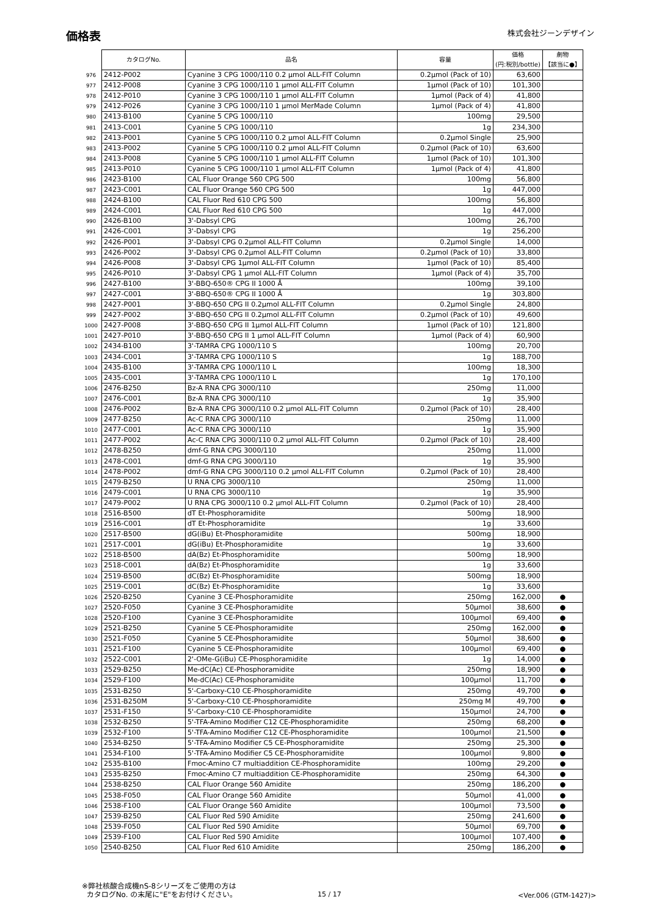価格表
株式会社ジーンデザイン
| | カタログNo. | 品名 | 容量 | 価格 (円:税別/bottle) | 劇物 【該当に●】 |
| --- | --- | --- | --- | --- | --- |
| 976 | 2412-P002 | Cyanine 3 CPG 1000/110 0.2 μmol ALL-FIT Column | 0.2μmol (Pack of 10) | 63,600 | |
| 977 | 2412-P008 | Cyanine 3 CPG 1000/110 1 μmol ALL-FIT Column | 1μmol (Pack of 10) | 101,300 | |
| 978 | 2412-P010 | Cyanine 3 CPG 1000/110 1 μmol ALL-FIT Column | 1μmol (Pack of 4) | 41,800 | |
| 979 | 2412-P026 | Cyanine 3 CPG 1000/110 1 μmol MerMade Column | 1μmol (Pack of 4) | 41,800 | |
| 980 | 2413-B100 | Cyanine 5 CPG 1000/110 | 100mg | 29,500 | |
| 981 | 2413-C001 | Cyanine 5 CPG 1000/110 | 1g | 234,300 | |
| 982 | 2413-P001 | Cyanine 5 CPG 1000/110 0.2 μmol ALL-FIT Column | 0.2μmol Single | 25,900 | |
| 983 | 2413-P002 | Cyanine 5 CPG 1000/110 0.2 μmol ALL-FIT Column | 0.2μmol (Pack of 10) | 63,600 | |
| 984 | 2413-P008 | Cyanine 5 CPG 1000/110 1 μmol ALL-FIT Column | 1μmol (Pack of 10) | 101,300 | |
| 985 | 2413-P010 | Cyanine 5 CPG 1000/110 1 μmol ALL-FIT Column | 1μmol (Pack of 4) | 41,800 | |
| 986 | 2423-B100 | CAL Fluor Orange 560 CPG 500 | 100mg | 56,800 | |
| 987 | 2423-C001 | CAL Fluor Orange 560 CPG 500 | 1g | 447,000 | |
| 988 | 2424-B100 | CAL Fluor Red 610 CPG 500 | 100mg | 56,800 | |
| 989 | 2424-C001 | CAL Fluor Red 610 CPG 500 | 1g | 447,000 | |
| 990 | 2426-B100 | 3'-Dabsyl CPG | 100mg | 26,700 | |
| 991 | 2426-C001 | 3'-Dabsyl CPG | 1g | 256,200 | |
| 992 | 2426-P001 | 3'-Dabsyl CPG 0.2μmol ALL-FIT Column | 0.2μmol Single | 14,000 | |
| 993 | 2426-P002 | 3'-Dabsyl CPG 0.2μmol ALL-FIT Column | 0.2μmol (Pack of 10) | 33,800 | |
| 994 | 2426-P008 | 3'-Dabsyl CPG 1μmol ALL-FIT Column | 1μmol (Pack of 10) | 85,400 | |
| 995 | 2426-P010 | 3'-Dabsyl CPG 1 μmol ALL-FIT Column | 1μmol (Pack of 4) | 35,700 | |
| 996 | 2427-B100 | 3'-BBQ-650® CPG II 1000 Å | 100mg | 39,100 | |
| 997 | 2427-C001 | 3'-BBQ-650® CPG II 1000 Å | 1g | 303,800 | |
| 998 | 2427-P001 | 3'-BBQ-650 CPG II 0.2μmol ALL-FIT Column | 0.2μmol Single | 24,800 | |
| 999 | 2427-P002 | 3'-BBQ-650 CPG II 0.2μmol ALL-FIT Column | 0.2μmol (Pack of 10) | 49,600 | |
| 1000 | 2427-P008 | 3'-BBQ-650 CPG II 1μmol ALL-FIT Column | 1μmol (Pack of 10) | 121,800 | |
| 1001 | 2427-P010 | 3'-BBQ-650 CPG II 1 μmol ALL-FIT Column | 1μmol (Pack of 4) | 60,900 | |
| 1002 | 2434-B100 | 3'-TAMRA CPG 1000/110 S | 100mg | 20,700 | |
| 1003 | 2434-C001 | 3'-TAMRA CPG 1000/110 S | 1g | 188,700 | |
| 1004 | 2435-B100 | 3'-TAMRA CPG 1000/110 L | 100mg | 18,300 | |
| 1005 | 2435-C001 | 3'-TAMRA CPG 1000/110 L | 1g | 170,100 | |
| 1006 | 2476-B250 | Bz-A RNA CPG 3000/110 | 250mg | 11,000 | |
| 1007 | 2476-C001 | Bz-A RNA CPG 3000/110 | 1g | 35,900 | |
| 1008 | 2476-P002 | Bz-A RNA CPG 3000/110 0.2 μmol ALL-FIT Column | 0.2μmol (Pack of 10) | 28,400 | |
| 1009 | 2477-B250 | Ac-C RNA CPG 3000/110 | 250mg | 11,000 | |
| 1010 | 2477-C001 | Ac-C RNA CPG 3000/110 | 1g | 35,900 | |
| 1011 | 2477-P002 | Ac-C RNA CPG 3000/110 0.2 μmol ALL-FIT Column | 0.2μmol (Pack of 10) | 28,400 | |
| 1012 | 2478-B250 | dmf-G RNA CPG 3000/110 | 250mg | 11,000 | |
| 1013 | 2478-C001 | dmf-G RNA CPG 3000/110 | 1g | 35,900 | |
| 1014 | 2478-P002 | dmf-G RNA CPG 3000/110 0.2 μmol ALL-FIT Column | 0.2μmol (Pack of 10) | 28,400 | |
| 1015 | 2479-B250 | U RNA CPG 3000/110 | 250mg | 11,000 | |
| 1016 | 2479-C001 | U RNA CPG 3000/110 | 1g | 35,900 | |
| 1017 | 2479-P002 | U RNA CPG 3000/110 0.2 μmol ALL-FIT Column | 0.2μmol (Pack of 10) | 28,400 | |
| 1018 | 2516-B500 | dT Et-Phosphoramidite | 500mg | 18,900 | |
| 1019 | 2516-C001 | dT Et-Phosphoramidite | 1g | 33,600 | |
| 1020 | 2517-B500 | dG(iBu) Et-Phosphoramidite | 500mg | 18,900 | |
| 1021 | 2517-C001 | dG(iBu) Et-Phosphoramidite | 1g | 33,600 | |
| 1022 | 2518-B500 | dA(Bz) Et-Phosphoramidite | 500mg | 18,900 | |
| 1023 | 2518-C001 | dA(Bz) Et-Phosphoramidite | 1g | 33,600 | |
| 1024 | 2519-B500 | dC(Bz) Et-Phosphoramidite | 500mg | 18,900 | |
| 1025 | 2519-C001 | dC(Bz) Et-Phosphoramidite | 1g | 33,600 | |
| 1026 | 2520-B250 | Cyanine 3 CE-Phosphoramidite | 250mg | 162,000 | ● |
| 1027 | 2520-F050 | Cyanine 3 CE-Phosphoramidite | 50μmol | 38,600 | ● |
| 1028 | 2520-F100 | Cyanine 3 CE-Phosphoramidite | 100μmol | 69,400 | ● |
| 1029 | 2521-B250 | Cyanine 5 CE-Phosphoramidite | 250mg | 162,000 | ● |
| 1030 | 2521-F050 | Cyanine 5 CE-Phosphoramidite | 50μmol | 38,600 | ● |
| 1031 | 2521-F100 | Cyanine 5 CE-Phosphoramidite | 100μmol | 69,400 | ● |
| 1032 | 2522-C001 | 2'-OMe-G(iBu) CE-Phosphoramidite | 1g | 14,000 | ● |
| 1033 | 2529-B250 | Me-dC(Ac) CE-Phosphoramidite | 250mg | 18,900 | ● |
| 1034 | 2529-F100 | Me-dC(Ac) CE-Phosphoramidite | 100μmol | 11,700 | ● |
| 1035 | 2531-B250 | 5'-Carboxy-C10 CE-Phosphoramidite | 250mg | 49,700 | ● |
| 1036 | 2531-B250M | 5'-Carboxy-C10 CE-Phosphoramidite | 250mg M | 49,700 | ● |
| 1037 | 2531-F150 | 5'-Carboxy-C10 CE-Phosphoramidite | 150μmol | 24,700 | ● |
| 1038 | 2532-B250 | 5'-TFA-Amino Modifier C12 CE-Phosphoramidite | 250mg | 68,200 | ● |
| 1039 | 2532-F100 | 5'-TFA-Amino Modifier C12 CE-Phosphoramidite | 100μmol | 21,500 | ● |
| 1040 | 2534-B250 | 5'-TFA-Amino Modifier C5 CE-Phosphoramidite | 250mg | 25,300 | ● |
| 1041 | 2534-F100 | 5'-TFA-Amino Modifier C5 CE-Phosphoramidite | 100μmol | 9,800 | ● |
| 1042 | 2535-B100 | Fmoc-Amino C7 multiaddition CE-Phosphoramidite | 100mg | 29,200 | ● |
| 1043 | 2535-B250 | Fmoc-Amino C7 multiaddition CE-Phosphoramidite | 250mg | 64,300 | ● |
| 1044 | 2538-B250 | CAL Fluor Orange 560 Amidite | 250mg | 186,200 | ● |
| 1045 | 2538-F050 | CAL Fluor Orange 560 Amidite | 50μmol | 41,000 | ● |
| 1046 | 2538-F100 | CAL Fluor Orange 560 Amidite | 100μmol | 73,500 | ● |
| 1047 | 2539-B250 | CAL Fluor Red 590 Amidite | 250mg | 241,600 | ● |
| 1048 | 2539-F050 | CAL Fluor Red 590 Amidite | 50μmol | 69,700 | ● |
| 1049 | 2539-F100 | CAL Fluor Red 590 Amidite | 100μmol | 107,400 | ● |
| 1050 | 2540-B250 | CAL Fluor Red 610 Amidite | 250mg | 186,200 | ● |
※弊社核酸合成機nS-8シリーズをご使用の方は
カタログNo. の末尾に"E"をお付けください。
15 / 17 <Ver.006 (GTM-1427)>